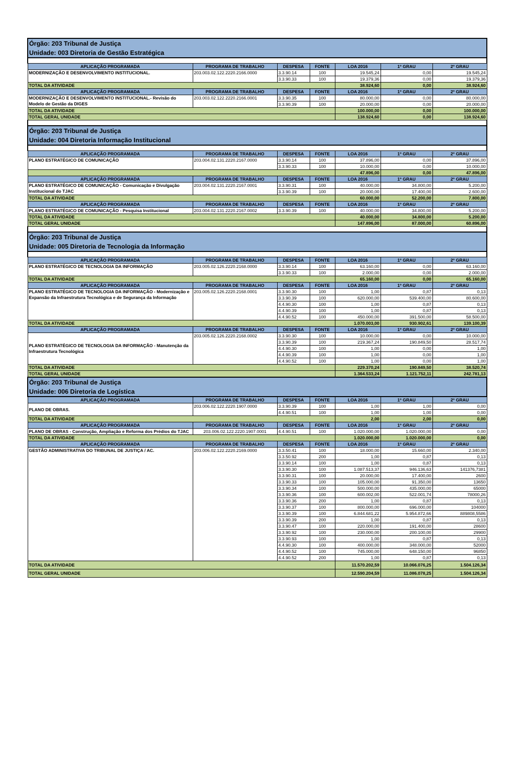| Órgão: 203 Tribunal de Justiça Unidade: 003 Diretoria de Gestão Estratégica | | | | | | |
| APLICAÇÃO PROGRAMADA | PROGRAMA DE TRABALHO | DESPESA | FONTE | LOA 2016 | 1º GRAU | 2º GRAU |
| MODERNIZAÇÃO E DESENVOLVIMENTO INSTITUCIONAL. | 203.003.02.122.2220.2166.0000 | 3.3.90.14 | 100 | 19.545,24 | 0,00 | 19.545,24 |
| | | 3.3.90.33 | 100 | 19.379,36 | 0,00 | 19.379,36 |
| TOTAL DA ATIVIDADE | | | | 38.924,60 | 0,00 | 38.924,60 |
| APLICAÇÃO PROGRAMADA | PROGRAMA DE TRABALHO | DESPESA | FONTE | LOA 2016 | 1º GRAU | 2º GRAU |
| MODERNIZAÇÃO E DESENVOLVIMENTO INSTITUCIONAL.- Revisão do Modelo de Gestão da DIGES | 203.003.02.122.2220.2166.0001 | 3.3.90.35 | 100 | 80.000,00 | 0,00 | 80.000,00 |
| | | 3.3.90.39 | 100 | 20.000,00 | 0,00 | 20.000,00 |
| TOTAL DA ATIVIDADE | | | | 100.000,00 | 0,00 | 100.000,00 |
| TOTAL GERAL UNIDADE | | | | 138.924,60 | 0,00 | 138.924,60 |
| Órgão: 203 Tribunal de Justiça Unidade: 004 Diretoria Informação Institucional | | | | | | |
| APLICAÇÃO PROGRAMADA | PROGRAMA DE TRABALHO | DESPESA | FONTE | LOA 2016 | 1º GRAU | 2º GRAU |
| PLANO ESTRATÉGICO DE COMUNICAÇÃO | 203.004.02.131.2220.2167.0000 | 3.3.90.14 | 100 | 37.896,00 | 0,00 | 37.896,00 |
| | | 3.3.90.33 | 100 | 10.000,00 | 0,00 | 10.000,00 |
| | | | | 47.896,00 | 0,00 | 47.896,00 |
| APLICAÇÃO PROGRAMADA | PROGRAMA DE TRABALHO | DESPESA | FONTE | LOA 2016 | 1º GRAU | 2º GRAU |
| PLANO ESTRATÉGICO DE COMUNICAÇÃO - Comunicação e Divulgação Institucional do TJAC | 203.004.02.131.2220.2167.0001 | 3.3.90.31 | 100 | 40.000,00 | 34.800,00 | 5.200,00 |
| | | 3.3.90.39 | 100 | 20.000,00 | 17.400,00 | 2.600,00 |
| TOTAL DA ATIVIDADE | | | | 60.000,00 | 52.200,00 | 7.800,00 |
| APLICAÇÃO PROGRAMADA | PROGRAMA DE TRABALHO | DESPESA | FONTE | LOA 2016 | 1º GRAU | 2º GRAU |
| PLANO ESTRATÉGICO DE COMUNICAÇÃO - Pesquisa Institucional | 203.004.02.131.2220.2167.0002 | 3.3.90.39 | 100 | 40.000,00 | 34.800,00 | 5.200,00 |
| TOTAL DA ATIVIDADE | | | | 40.000,00 | 34.800,00 | 5.200,00 |
| TOTAL GERAL UNIDADE | | | | 147.896,00 | 87.000,00 | 60.896,00 |
| Órgão: 203 Tribunal de Justiça Unidade: 005 Diretoria de Tecnologia da Informação | | | | | | |
| APLICAÇÃO PROGRAMADA | PROGRAMA DE TRABALHO | DESPESA | FONTE | LOA 2016 | 1º GRAU | 2º GRAU |
| PLANO ESTRATÉGICO DE TECNOLOGIA DA INFORMAÇÃO | 203.005.02.126.2220.2168.0000 | 3.3.90.14 | 100 | 63.160,00 | 0,00 | 63.160,00 |
| | | 3.3.90.33 | 100 | 2.000,00 | 0,00 | 2.000,00 |
| TOTAL DA ATIVIDADE | | | | 65.160,00 | 0,00 | 65.160,00 |
| APLICAÇÃO PROGRAMADA | PROGRAMA DE TRABALHO | DESPESA | FONTE | LOA 2016 | 1º GRAU | 2º GRAU |
| PLANO ESTRATÉGICO DE TECNOLOGIA DA INFORMAÇÃO - Modernização e Expansão da Infraestrutura Tecnológica e de Segurança da Informação | 203.005.02.126.2220.2168.0001 | 3.3.90.30 | 100 | 1,00 | 0,87 | 0,13 |
| | | 3.3.90.39 | 100 | 620.000,00 | 539.400,00 | 80.600,00 |
| | | 4.4.90.30 | 100 | 1,00 | 0,87 | 0,13 |
| | | 4.4.90.39 | 100 | 1,00 | 0,87 | 0,13 |
| | | 4.4.90.52 | 100 | 450.000,00 | 391.500,00 | 58.500,00 |
| TOTAL DA ATIVIDADE | | | | 1.070.003,00 | 930.902,61 | 139.100,39 |
| APLICAÇÃO PROGRAMADA | PROGRAMA DE TRABALHO | DESPESA | FONTE | LOA 2016 | 1º GRAU | 2º GRAU |
| PLANO ESTRATÉGICO DE TECNOLOGIA DA INFORMAÇÃO - Manutenção da Infraestrutura Tecnológica | 203.005.02.126.2220.2168.0002 | 3.3.90.30 | 100 | 10.000,00 | 0,00 | 10.000,00 |
| | | 3.3.90.39 | 100 | 219.367,24 | 190.849,50 | 28.517,74 |
| | | 4.4.90.30 | 100 | 1,00 | 0,00 | 1,00 |
| | | 4.4.90.39 | 100 | 1,00 | 0,00 | 1,00 |
| | | 4.4.90.52 | 100 | 1,00 | 0,00 | 1,00 |
| TOTAL DA ATIVIDADE | | | | 229.370,24 | 190.849,50 | 38.520,74 |
| TOTAL GERAL UNIDADE | | | | 1.364.533,24 | 1.121.752,11 | 242.781,13 |
| Órgão: 203 Tribunal de Justiça Unidade: 006 Diretoria de Logística | | | | | | |
| APLICAÇÃO PROGRAMADA | PROGRAMA DE TRABALHO | DESPESA | FONTE | LOA 2016 | 1º GRAU | 2º GRAU |
| PLANO DE OBRAS. | 203.006.02.122.2220.1907.0000 | 3.3.90.39 | 100 | 1,00 | 1,00 | 0,00 |
| | | 4.4.90.51 | 100 | 1,00 | 1,00 | 0,00 |
| TOTAL DA ATIVIDADE | | | | 2,00 | 2,00 | 0,00 |
| APLICAÇÃO PROGRAMADA | PROGRAMA DE TRABALHO | DESPESA | FONTE | LOA 2016 | 1º GRAU | 2º GRAU |
| PLANO DE OBRAS - Construção, Ampliação e Reforma dos Prédios do TJAC | 203.006.02.122.2220.1907.0001 | 4.4.90.51 | 100 | 1.020.000,00 | 1.020.000,00 | 0,00 |
| TOTAL DA ATIVIDADE | | | | 1.020.000,00 | 1.020.000,00 | 0,00 |
| APLICAÇÃO PROGRAMADA | PROGRAMA DE TRABALHO | DESPESA | FONTE | LOA 2016 | 1º GRAU | 2º GRAU |
| GESTÃO ADMINISTRATIVA DO TRIBUNAL DE JUSTIÇA / AC. | 203.006.02.122.2220.2169.0000 | 3.3.50.41 | 100 | 18.000,00 | 15.660,00 | 2.340,00 |
| | | 3.3.50.92 | 200 | 1,00 | 0,87 | 0,13 |
| | | 3.3.90.14 | 100 | 1,00 | 0,87 | 0,13 |
| | | 3.3.90.30 | 100 | 1.087.513,37 | 946.136,63 | 141376,7381 |
| | | 3.3.90.31 | 100 | 20.000,00 | 17.400,00 | 2600 |
| | | 3.3.90.33 | 100 | 105.000,00 | 91.350,00 | 13650 |
| | | 3.3.90.34 | 100 | 500.000,00 | 435.000,00 | 65000 |
| | | 3.3.90.36 | 100 | 600.002,00 | 522.001,74 | 78000,26 |
| | | 3.3.90.36 | 200 | 1,00 | 0,87 | 0,13 |
| | | 3.3.90.37 | 100 | 800.000,00 | 696.000,00 | 104000 |
| | | 3.3.90.39 | 100 | 6.844.681,22 | 5.954.872,66 | 889808,5586 |
| | | 3.3.90.39 | 200 | 1,00 | 0,87 | 0,13 |
| | | 3.3.90.47 | 100 | 220.000,00 | 191.400,00 | 28600 |
| | | 3.3.90.92 | 100 | 230.000,00 | 200.100,00 | 29900 |
| | | 3.3.90.93 | 100 | 1,00 | 0,87 | 0,13 |
| | | 4.4.90.30 | 100 | 400.000,00 | 348.000,00 | 52000 |
| | | 4.4.90.52 | 100 | 745.000,00 | 648.150,00 | 96850 |
| | | 4.4.90.52 | 200 | 1,00 | 0,87 | 0,13 |
| TOTAL DA ATIVIDADE | | | | 11.570.202,59 | 10.066.076,25 | 1.504.126,34 |
| TOTAL GERAL UNIDADE | | | | 12.590.204,59 | 11.086.078,25 | 1.504.126,34 |